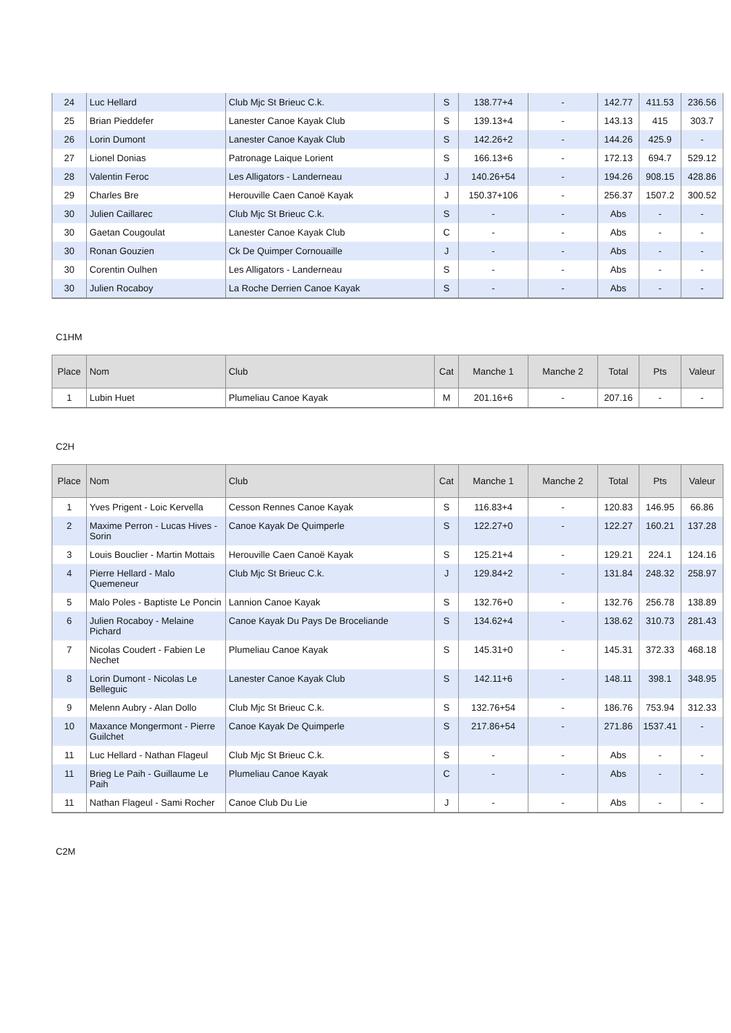| 24 | Luc Hellard | Club Mjc St Brieuc C.k. | S | 138.77+4 | - | 142.77 | 411.53 | 236.56 |
| 25 | Brian Pieddefer | Lanester Canoe Kayak Club | S | 139.13+4 | - | 143.13 | 415 | 303.7 |
| 26 | Lorin Dumont | Lanester Canoe Kayak Club | S | 142.26+2 | - | 144.26 | 425.9 | - |
| 27 | Lionel Donias | Patronage Laique Lorient | S | 166.13+6 | - | 172.13 | 694.7 | 529.12 |
| 28 | Valentin Feroc | Les Alligators - Landerneau | J | 140.26+54 | - | 194.26 | 908.15 | 428.86 |
| 29 | Charles Bre | Herouville Caen Canoë Kayak | J | 150.37+106 | - | 256.37 | 1507.2 | 300.52 |
| 30 | Julien Caillarec | Club Mjc St Brieuc C.k. | S | - | - | Abs | - | - |
| 30 | Gaetan Cougoulat | Lanester Canoe Kayak Club | C | - | - | Abs | - | - |
| 30 | Ronan Gouzien | Ck De Quimper Cornouaille | J | - | - | Abs | - | - |
| 30 | Corentin Oulhen | Les Alligators - Landerneau | S | - | - | Abs | - | - |
| 30 | Julien Rocaboy | La Roche Derrien Canoe Kayak | S | - | - | Abs | - | - |
C1HM
| Place | Nom | Club | Cat | Manche 1 | Manche 2 | Total | Pts | Valeur |
| --- | --- | --- | --- | --- | --- | --- | --- | --- |
| 1 | Lubin Huet | Plumeliau Canoe Kayak | M | 201.16+6 | - | 207.16 | - | - |
C2H
| Place | Nom | Club | Cat | Manche 1 | Manche 2 | Total | Pts | Valeur |
| --- | --- | --- | --- | --- | --- | --- | --- | --- |
| 1 | Yves Prigent - Loic Kervella | Cesson Rennes Canoe Kayak | S | 116.83+4 | - | 120.83 | 146.95 | 66.86 |
| 2 | Maxime Perron - Lucas Hives - Sorin | Canoe Kayak De Quimperle | S | 122.27+0 | - | 122.27 | 160.21 | 137.28 |
| 3 | Louis Bouclier - Martin Mottais | Herouville Caen Canoë Kayak | S | 125.21+4 | - | 129.21 | 224.1 | 124.16 |
| 4 | Pierre Hellard - Malo Quemeneur | Club Mjc St Brieuc C.k. | J | 129.84+2 | - | 131.84 | 248.32 | 258.97 |
| 5 | Malo Poles - Baptiste Le Poncin | Lannion Canoe Kayak | S | 132.76+0 | - | 132.76 | 256.78 | 138.89 |
| 6 | Julien Rocaboy - Melaine Pichard | Canoe Kayak Du Pays De Broceliande | S | 134.62+4 | - | 138.62 | 310.73 | 281.43 |
| 7 | Nicolas Coudert - Fabien Le Nechet | Plumeliau Canoe Kayak | S | 145.31+0 | - | 145.31 | 372.33 | 468.18 |
| 8 | Lorin Dumont - Nicolas Le Belleguic | Lanester Canoe Kayak Club | S | 142.11+6 | - | 148.11 | 398.1 | 348.95 |
| 9 | Melenn Aubry - Alan Dollo | Club Mjc St Brieuc C.k. | S | 132.76+54 | - | 186.76 | 753.94 | 312.33 |
| 10 | Maxance Mongermont - Pierre Guilchet | Canoe Kayak De Quimperle | S | 217.86+54 | - | 271.86 | 1537.41 | - |
| 11 | Luc Hellard - Nathan Flageul | Club Mjc St Brieuc C.k. | S | - | - | Abs | - | - |
| 11 | Brieg Le Paih - Guillaume Le Paih | Plumeliau Canoe Kayak | C | - | - | Abs | - | - |
| 11 | Nathan Flageul - Sami Rocher | Canoe Club Du Lie | J | - | - | Abs | - | - |
C2M